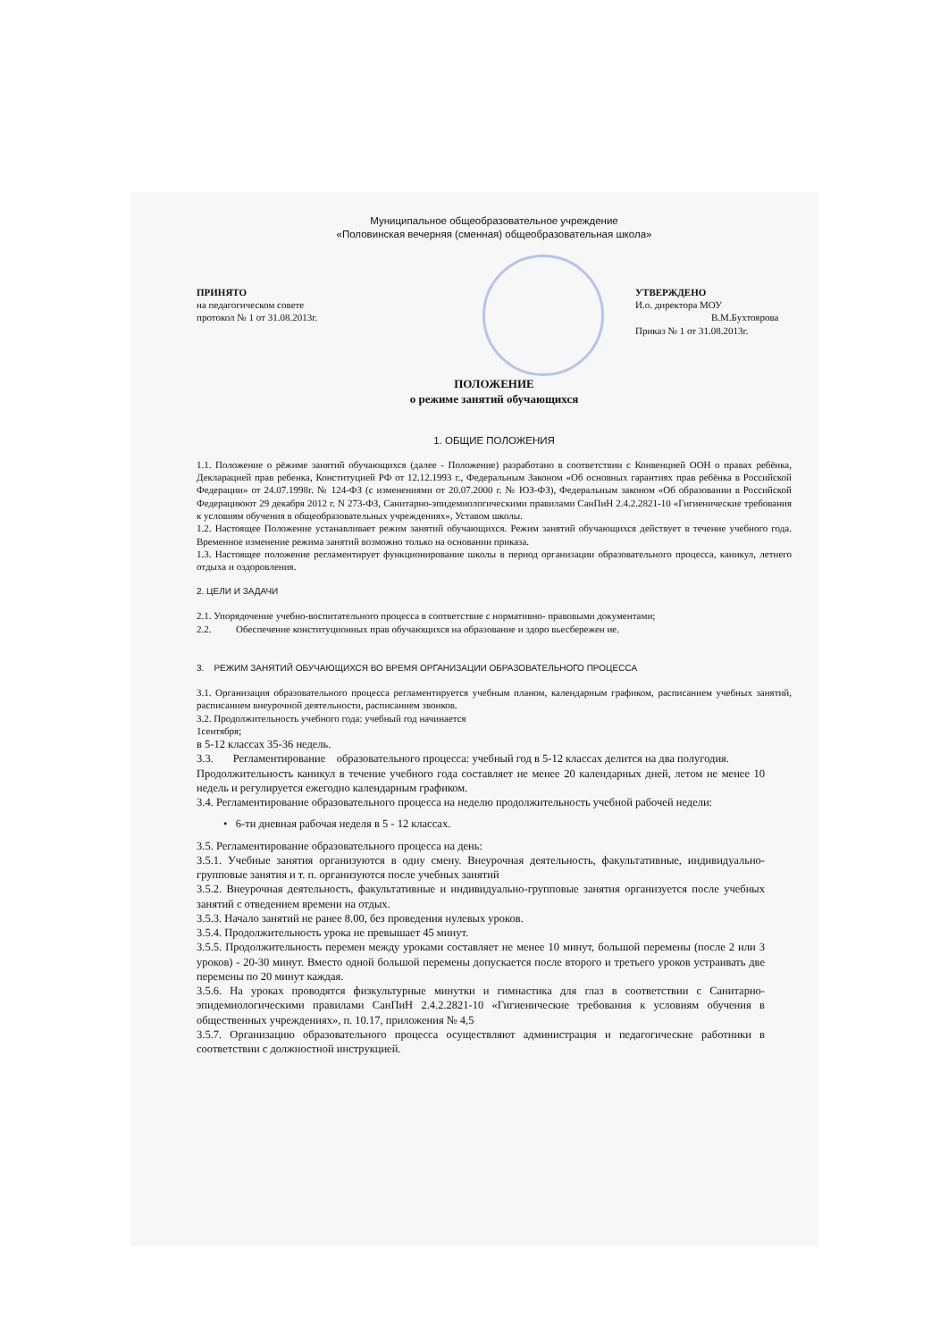Муниципальное общеобразовательное учреждение
«Половинская вечерняя (сменная) общеобразовательная школа»
ПРИНЯТО
на педагогическом совете
протокол № 1 от 31.08.2013г.
УТВЕРЖДЕНО
И.о. директора МОУ
В.М.Бухтоярова
Приказ № 1 от 31.08.2013г.
ПОЛОЖЕНИЕ
о режиме занятий обучающихся
1. ОБЩИЕ ПОЛОЖЕНИЯ
1.1. Положение о рёжиме занятий обучающихся (далее - Положение) разработано в соответствии с Конвенцией ООН о правах ребёнка, Декларацией прав ребенка, Конституцией РФ от 12.12.1993 г., Федеральным Законом «Об основных гарантиях прав ребёнка в Российской Федерации» от 24.07.1998г. № 124-ФЗ (с изменениями от 20.07.2000 г. № ЮЗ-ФЗ), Федеральным законом «Об образовании в Российской Федерациюют 29 декабря 2012 г. N 273-ФЗ, Санитарно-эпидемиологическими правилами СанПиН 2.4.2.2821-10 «Гигиенические требования к условиям обучения в общеобразовательных учреждениях», Уставом школы.
1.2. Настоящее Положение устанавливает режим занятий обучающихся. Режим занятий обучающихся действует в течение учебного года. Временное изменение режима занятий возможно только на основании приказа.
1.3. Настоящее положение регламентирует функционирование школы в период организации образовательного процесса, каникул, летнего отдыха и оздоровления.
2. ЦЕЛИ И ЗАДАЧИ
2.1. Упорядочение учебно-воспитательного процесса в соответствие с нормативно- правовыми документами;
2.2. Обеспечение конституционных прав обучающихся на образование и здоро вьесбережен ие.
3. РЕЖИМ ЗАНЯТИЙ ОБУЧАЮЩИХСЯ ВО ВРЕМЯ ОРГАНИЗАЦИИ ОБРАЗОВАТЕЛЬНОГО ПРОЦЕССА
3.1. Организация образовательного процесса регламентируется учебным планом, календарным графиком, расписанием учебных занятий, расписанием внеурочной деятельности, расписанием звонков.
3.2. Продолжительность учебного года: учебный год начинается
1сентября;
в 5-12 классах 35-36 недель.
3.3. Регламентирование образовательного процесса: учебный год в 5-12 классах делится на два полугодия.
Продолжительность каникул в течение учебного года составляет не менее 20 календарных дней, летом не менее 10 недель и регулируется ежегодно календарным графиком.
3.4. Регламентирование образовательного процесса на неделю продолжительность учебной рабочей недели:
• 6-ти дневная рабочая неделя в 5 - 12 классах.
3.5. Регламентирование образовательного процесса на день:
3.5.1. Учебные занятия организуются в одну смену. Внеурочная деятельность, факультативные, индивидуально-групповые занятия и т. п. организуются после учебных занятий
3.5.2. Внеурочная деятельность, факультативные и индивидуально-групповые занятия организуется после учебных занятий с отведением времени на отдых.
3.5.3. Начало занятий не ранее 8.00, без проведения нулевых уроков.
3.5.4. Продолжительность урока не превышает 45 минут.
3.5.5. Продолжительность перемен между уроками составляет не менее 10 минут, большой перемены (после 2 или 3 уроков) - 20-30 минут. Вместо одной большой перемены допускается после второго и третьего уроков устраивать две перемены по 20 минут каждая.
3.5.6. На уроках проводятся физкультурные минутки и гимнастика для глаз в соответствии с Санитарно-эпидемиологическими правилами СанПиН 2.4.2.2821-10 «Гигиенические требования к условиям обучения в общественных учреждениях», п. 10.17, приложения № 4,5
3.5.7. Организацию образовательного процесса осуществляют администрация и педагогические работники в соответствии с должностной инструкцией.